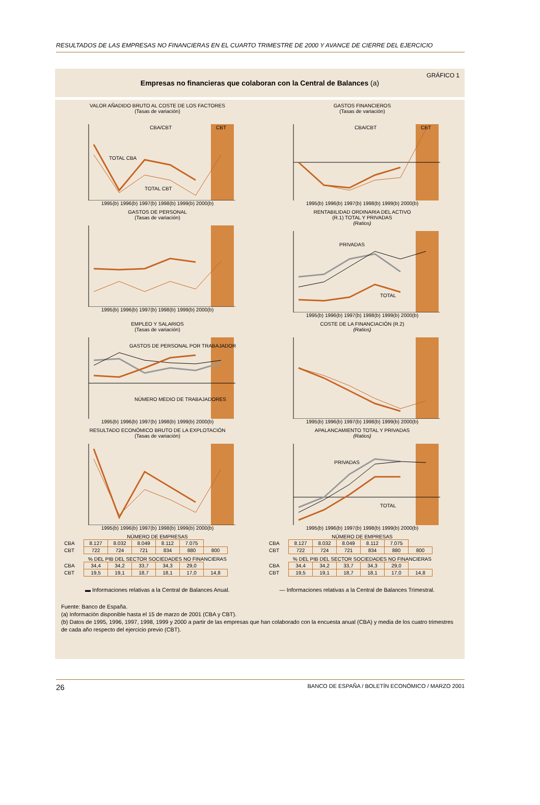RESULTADOS DE LAS EMPRESAS NO FINANCIERAS EN EL CUARTO TRIMESTRE DE 2000 Y AVANCE DE CIERRE DEL EJERCICIO
GRÁFICO 1
Empresas no financieras que colaboran con la Central de Balances (a)
VALOR AÑADIDO BRUTO AL COSTE DE LOS FACTORES
(Tasas de variación)
CBA/CBT
CBT
TOTAL CBA
TOTAL CBT
1995(b) 1996(b) 1997(b) 1998(b) 1999(b) 2000(b)
GASTOS FINANCIEROS
(Tasas de variación)
CBA/CBT
CBT
1995(b) 1996(b) 1997(b) 1998(b) 1999(b) 2000(b)
GASTOS DE PERSONAL
(Tasas de variación)
1995(b) 1996(b) 1997(b) 1998(b) 1999(b) 2000(b)
RENTABILIDAD ORDINARIA DEL ACTIVO
(R.1) TOTAL Y PRIVADAS
(Ratios)
PRIVADAS
TOTAL
1995(b) 1996(b) 1997(b) 1998(b) 1999(b) 2000(b)
EMPLEO Y SALARIOS
(Tasas de variación)
GASTOS DE PERSONAL POR TRABAJADOR
NÚMERO MEDIO DE TRABAJADORES
1995(b) 1996(b) 1997(b) 1998(b) 1999(b) 2000(b)
COSTE DE LA FINANCIACIÓN (R.2)
(Ratios)
1995(b) 1996(b) 1997(b) 1998(b) 1999(b) 2000(b)
RESULTADO ECONÓMICO BRUTO DE LA EXPLOTACIÓN
(Tasas de variación)
1995(b) 1996(b) 1997(b) 1998(b) 1999(b) 2000(b)
APALANCAMIENTO TOTAL Y PRIVADAS
(Ratios)
PRIVADAS
TOTAL
1995(b) 1996(b) 1997(b) 1998(b) 1999(b) 2000(b)
NÚMERO DE EMPRESAS
| CBA | 8.127 | 8.032 | 8.049 | 8.112 | 7.075 | |
| CBT | 722 | 724 | 721 | 834 | 880 | 800 |
% DEL PIB DEL SECTOR SOCIEDADES NO FINANCIERAS
| CBA | 34,4 | 34,2 | 33,7 | 34,3 | 29,0 | |
| CBT | 19,5 | 19,1 | 18,7 | 18,1 | 17,0 | 14,8 |
NÚMERO DE EMPRESAS
| CBA | 8.127 | 8.032 | 8.049 | 8.112 | 7.075 | |
| CBT | 722 | 724 | 721 | 834 | 880 | 800 |
% DEL PIB DEL SECTOR SOCIEDADES NO FINANCIERAS
| CBA | 34,4 | 34,2 | 33,7 | 34,3 | 29,0 | |
| CBT | 19,5 | 19,1 | 18,7 | 18,1 | 17,0 | 14,8 |
▬ Informaciones relativas a la Central de Balances Anual. — Informaciones relativas a la Central de Balances Trimestral.
Fuente: Banco de España.
(a) Información disponible hasta el 15 de marzo de 2001 (CBA y CBT).
(b) Datos de 1995, 1996, 1997, 1998, 1999 y 2000 a partir de las empresas que han colaborado con la encuesta anual (CBA) y media de los cuatro trimestres de cada año respecto del ejercicio previo (CBT).
26 BANCO DE ESPAÑA / BOLETÍN ECONÓMICO / MARZO 2001